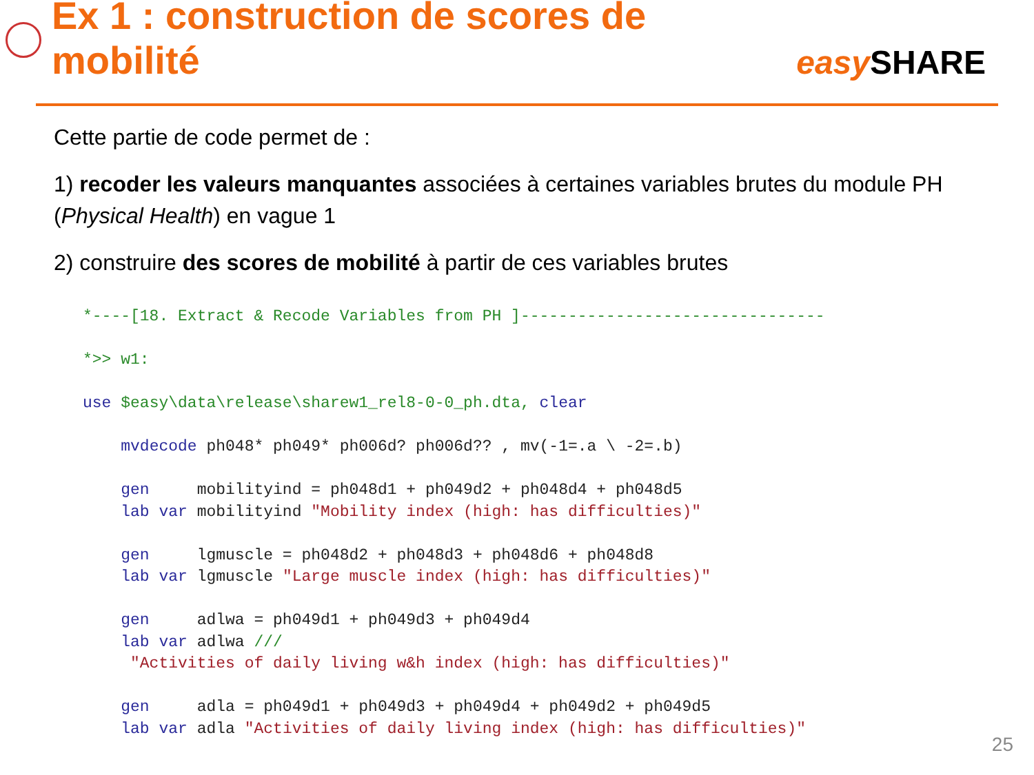Ex 1 : construction de scores de mobilité
easy SHARE
Cette partie de code permet de :
1) recoder les valeurs manquantes associées à certaines variables brutes du module PH (Physical Health) en vague 1
2) construire des scores de mobilité à partir de ces variables brutes
*----[18. Extract & Recode Variables from PH ]--------------------------------

*>> w1:

use $easy\data\release\sharew1_rel8-0-0_ph.dta, clear

    mvdecode ph048* ph049* ph006d? ph006d?? , mv(-1=.a \ -2=.b)

    gen     mobilityind = ph048d1 + ph049d2 + ph048d4 + ph048d5
    lab var mobilityind "Mobility index (high: has difficulties)"

    gen     lgmuscle = ph048d2 + ph048d3 + ph048d6 + ph048d8
    lab var lgmuscle "Large muscle index (high: has difficulties)"

    gen     adlwa = ph049d1 + ph049d3 + ph049d4
    lab var adlwa ///
     "Activities of daily living w&h index (high: has difficulties)"

    gen     adla = ph049d1 + ph049d3 + ph049d4 + ph049d2 + ph049d5
    lab var adla "Activities of daily living index (high: has difficulties)"
25